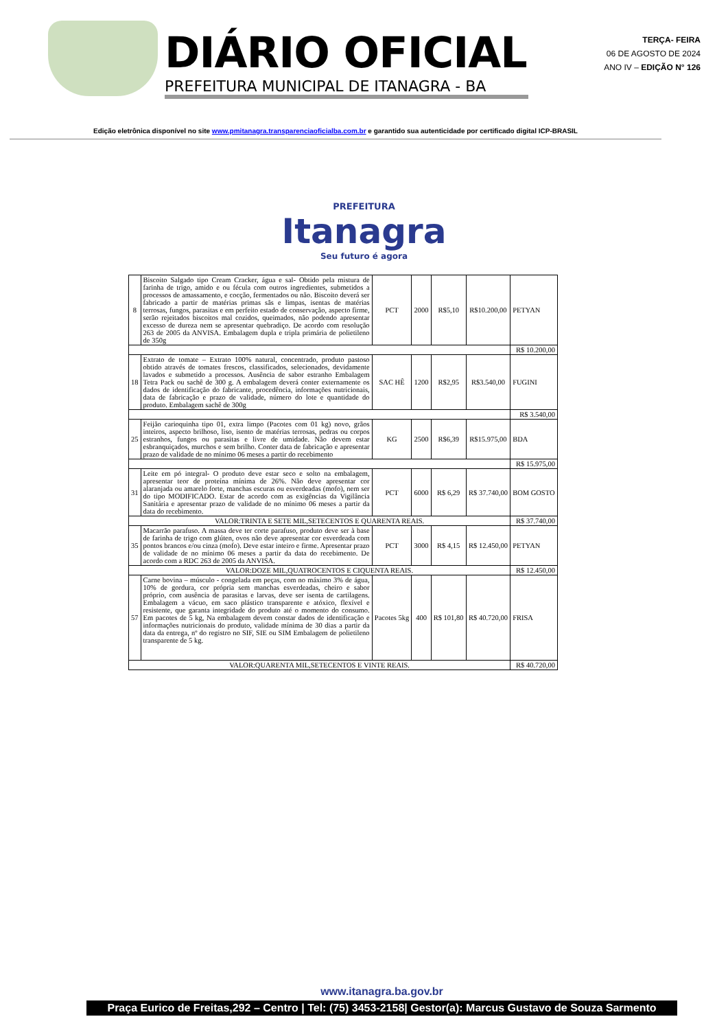DIÁRIO OFICIAL
PREFEITURA MUNICIPAL DE ITANAGRA - BA
TERÇA- FEIRA
06 DE AGOSTO DE 2024
ANO IV – EDIÇÃO N° 126
Edição eletrônica disponível no site www.pmitanagra.transparenciaoficialba.com.br e garantido sua autenticidade por certificado digital ICP-BRASIL
PREFEITURA
Itanagra
Seu futuro é agora
| 8 | Biscoito Salgado tipo Cream Cracker, água e sal- Obtido pela mistura de farinha de trigo, amido e ou fécula com outros ingredientes, submetidos a processos de amassamento, e cocção, fermentados ou não. Biscoito deverá ser fabricado a partir de matérias primas sãs e limpas, isentas de matérias terrosas, fungos, parasitas e em perfeito estado de conservação, aspecto firme, serão rejeitados biscoitos mal cozidos, queimados, não podendo apresentar excesso de dureza nem se apresentar quebradiço. De acordo com resolução 263 de 2005 da ANVISA. Embalagem dupla e tripla primária de polietileno de 350g | PCT | 2000 | R$5,10 | R$10.200,00 | PETYAN |
| | | | | | | R$ 10.200,00 |
| 18 | Extrato de tomate – Extrato 100% natural, concentrado, produto pastoso obtido através de tomates frescos, classificados, selecionados, devidamente lavados e submetido a processos. Ausência de sabor estranho Embalagem Tetra Pack ou sachê de 300 g. A embalagem deverá conter externamente os dados de identificação do fabricante, procedência, informações nutricionais, data de fabricação e prazo de validade, número do lote e quantidade do produto. Embalagem sachê de 300g | SAC HÊ | 1200 | R$2,95 | R$3.540,00 | FUGINI |
| | | | | | | R$ 3.540,00 |
| 25 | Feijão carioquinha tipo 01, extra limpo (Pacotes com 01 kg) novo, grãos inteiros, aspecto brilhoso, liso, isento de matérias terrosas, pedras ou corpos estranhos, fungos ou parasitas e livre de umidade. Não devem estar esbranquiçados, murchos e sem brilho. Conter data de fabricação e apresentar prazo de validade de no mínimo 06 meses a partir do recebimento | KG | 2500 | R$6,39 | R$15.975,00 | BDA |
| | | | | | | R$ 15.975,00 |
| 31 | Leite em pó integral- O produto deve estar seco e solto na embalagem, apresentar teor de proteína mínima de 26%. Não deve apresentar cor alaranjada ou amarelo forte, manchas escuras ou esverdeadas (mofo), nem ser do tipo MODIFICADO. Estar de acordo com as exigências da Vigilância Sanitária e apresentar prazo de validade de no mínimo 06 meses a partir da data do recebimento. | PCT | 6000 | R$ 6,29 | R$ 37.740,00 | BOM GOSTO |
| VALOR:TRINTA E SETE MIL,SETECENTOS E QUARENTA REAIS. | | | | | | R$ 37.740,00 |
| 35 | Macarrão parafuso. A massa deve ter corte parafuso, produto deve ser à base de farinha de trigo com glúten, ovos não deve apresentar cor esverdeada com pontos brancos e/ou cinza (mofo). Deve estar inteiro e firme. Apresentar prazo de validade de no mínimo 06 meses a partir da data do recebimento. De acordo com a RDC 263 de 2005 da ANVISA. | PCT | 3000 | R$ 4,15 | R$ 12.450,00 | PETYAN |
| VALOR:DOZE MIL,QUATROCENTOS E CIQUENTA REAIS. | | | | | | R$ 12.450,00 |
| 57 | Carne bovina – músculo - congelada em peças, com no máximo 3% de água, 10% de gordura, cor própria sem manchas esverdeadas, cheiro e sabor próprio, com ausência de parasitas e larvas, deve ser isenta de cartilagens. Embalagem a vácuo, em saco plástico transparente e atóxico, flexível e resistente, que garanta integridade do produto até o momento do consumo. Em pacotes de 5 kg, Na embalagem devem constar dados de identificação e informações nutricionais do produto, validade mínima de 30 dias a partir da data da entrega, nº do registro no SIF, SIE ou SIM Embalagem de polietileno transparente de 5 kg. | Pacotes 5kg | 400 | R$ 101,80 | R$ 40.720,00 | FRISA |
| VALOR:QUARENTA MIL,SETECENTOS E VINTE REAIS. | | | | | | R$ 40.720,00 |
www.itanagra.ba.gov.br
Praça Eurico de Freitas,292 – Centro | Tel: (75) 3453-2158| Gestor(a): Marcus Gustavo de Souza Sarmento